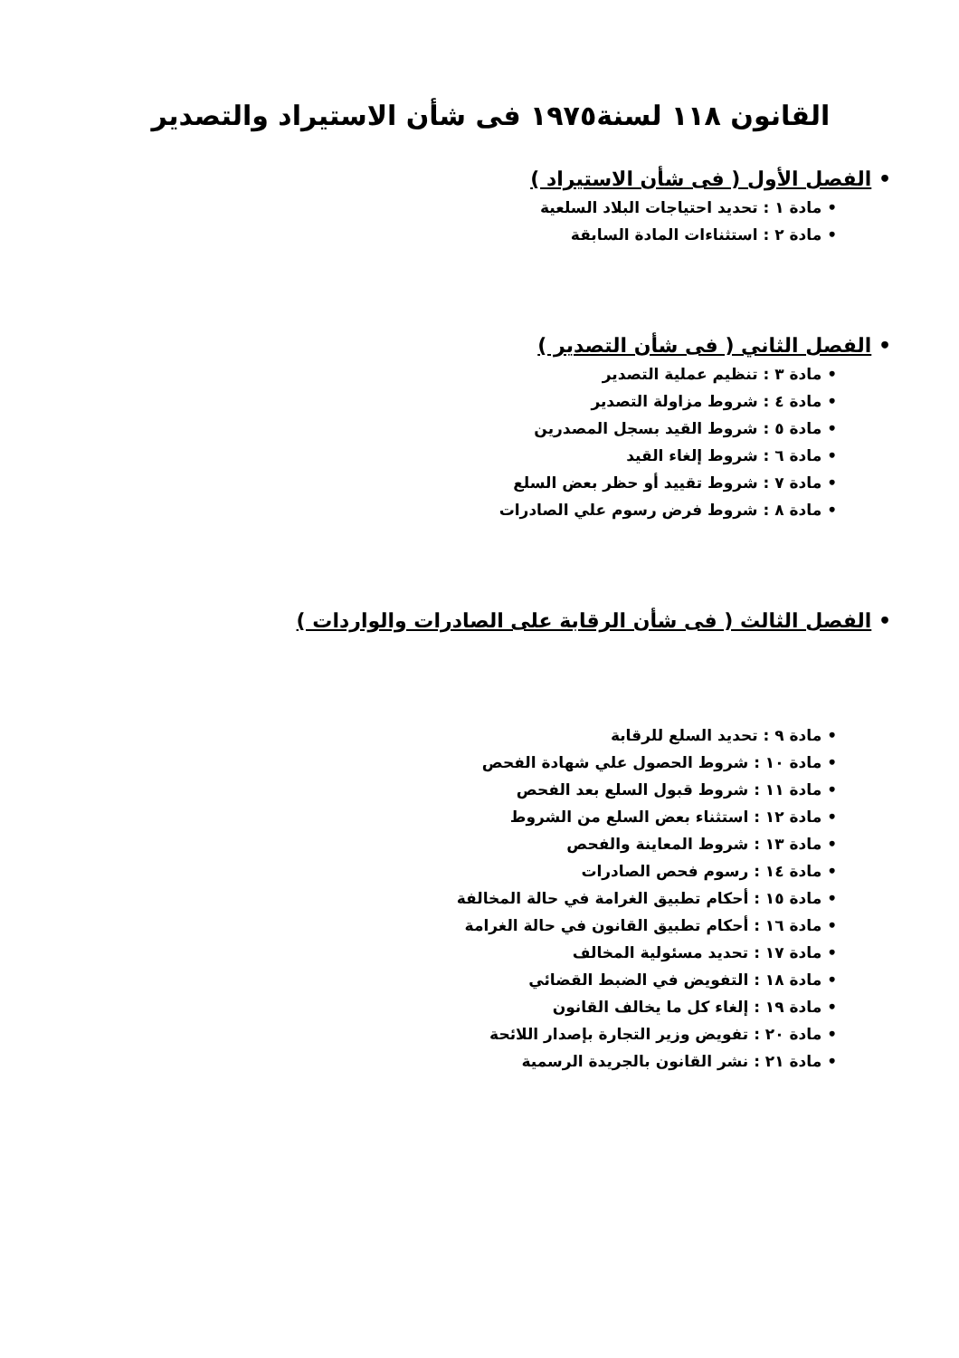القانون ١١٨ لسنة١٩٧٥ فى شأن الاستيراد والتصدير
• الفصل الأول ( فى شأن الاستيراد )
• مادة ١ : تحديد احتياجات البلاد السلعية
• مادة ٢ : استثناءات المادة السابقة
• الفصل الثاني ( فى شأن التصدير )
• مادة ٣ : تنظيم عملية التصدير
• مادة ٤ : شروط مزاولة التصدير
• مادة ٥ : شروط القيد بسجل المصدرين
• مادة ٦ : شروط إلغاء القيد
• مادة ٧ : شروط تقييد أو حظر بعض السلع
• مادة ٨ : شروط فرض رسوم علي الصادرات
• الفصل الثالث ( فى شأن الرقابة على الصادرات والواردات )
• مادة ٩ : تحديد السلع للرقابة
• مادة ١٠ : شروط الحصول علي شهادة الفحص
• مادة ١١ : شروط قبول السلع بعد الفحص
• مادة ١٢ : استثناء بعض السلع من الشروط
• مادة ١٣ : شروط المعاينة والفحص
• مادة ١٤ : رسوم فحص الصادرات
• مادة ١٥ : أحكام تطبيق الغرامة في حالة المخالفة
• مادة ١٦ : أحكام تطبيق القانون في حالة الغرامة
• مادة ١٧ : تحديد مسئولية المخالف
• مادة ١٨ : التفويض في الضبط القضائي
• مادة ١٩ : إلغاء كل ما يخالف القانون
• مادة ٢٠ : تفويض وزير التجارة بإصدار اللائحة
• مادة ٢١ : نشر القانون بالجريدة الرسمية